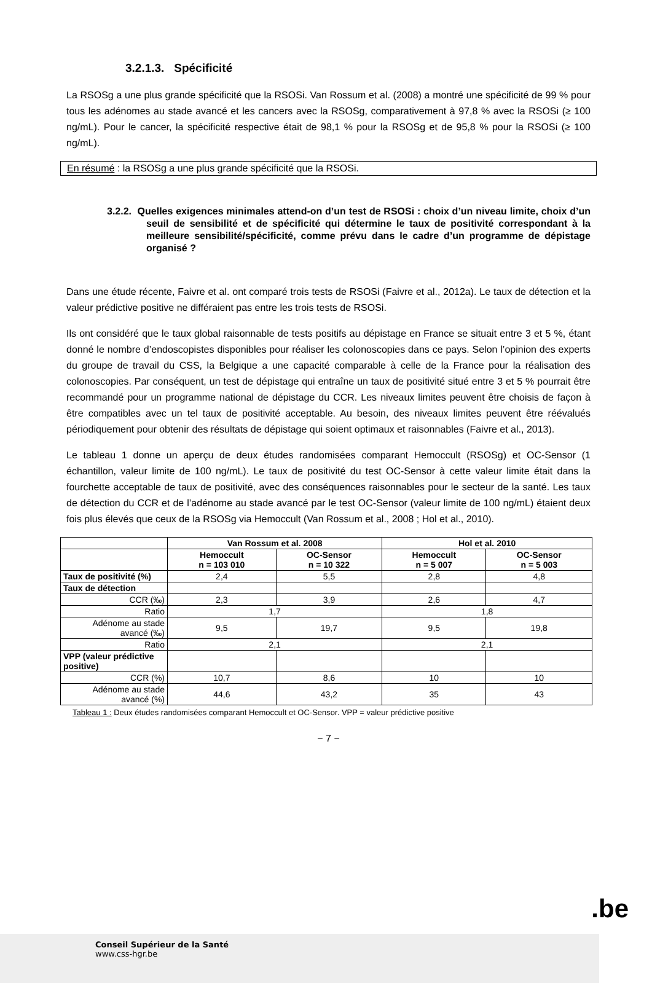3.2.1.3. Spécificité
La RSOSg a une plus grande spécificité que la RSOSi. Van Rossum et al. (2008) a montré une spécificité de 99 % pour tous les adénomes au stade avancé et les cancers avec la RSOSg, comparativement à 97,8 % avec la RSOSi (≥ 100 ng/mL). Pour le cancer, la spécificité respective était de 98,1 % pour la RSOSg et de 95,8 % pour la RSOSi (≥ 100 ng/mL).
En résumé : la RSOSg a une plus grande spécificité que la RSOSi.
3.2.2. Quelles exigences minimales attend-on d’un test de RSOSi : choix d’un niveau limite, choix d’un seuil de sensibilité et de spécificité qui détermine le taux de positivité correspondant à la meilleure sensibilité/spécificité, comme prévu dans le cadre d’un programme de dépistage organisé ?
Dans une étude récente, Faivre et al. ont comparé trois tests de RSOSi (Faivre et al., 2012a). Le taux de détection et la valeur prédictive positive ne différaient pas entre les trois tests de RSOSi.
Ils ont considéré que le taux global raisonnable de tests positifs au dépistage en France se situait entre 3 et 5 %, étant donné le nombre d’endoscopistes disponibles pour réaliser les colonoscopies dans ce pays. Selon l’opinion des experts du groupe de travail du CSS, la Belgique a une capacité comparable à celle de la France pour la réalisation des colonoscopies. Par conséquent, un test de dépistage qui entraîne un taux de positivité situé entre 3 et 5 % pourrait être recommandé pour un programme national de dépistage du CCR. Les niveaux limites peuvent être choisis de façon à être compatibles avec un tel taux de positivité acceptable. Au besoin, des niveaux limites peuvent être réévalués périodiquement pour obtenir des résultats de dépistage qui soient optimaux et raisonnables (Faivre et al., 2013).
Le tableau 1 donne un aperçu de deux études randomisées comparant Hemoccult (RSOSg) et OC-Sensor (1 échantillon, valeur limite de 100 ng/mL). Le taux de positivité du test OC-Sensor à cette valeur limite était dans la fourchette acceptable de taux de positivité, avec des conséquences raisonnables pour le secteur de la santé. Les taux de détection du CCR et de l’adénome au stade avancé par le test OC-Sensor (valeur limite de 100 ng/mL) étaient deux fois plus élevés que ceux de la RSOSg via Hemoccult (Van Rossum et al., 2008 ; Hol et al., 2010).
| | Van Rossum et al. 2008 | | Hol et al. 2010 | |
| --- | --- | --- | --- | --- |
| | Hemoccult n = 103 010 | OC-Sensor n = 10 322 | Hemoccult n = 5 007 | OC-Sensor n = 5 003 |
| Taux de positivité (%) | 2,4 | 5,5 | 2,8 | 4,8 |
| Taux de détection | | | | |
| CCR (‰) | 2,3 | 3,9 | 2,6 | 4,7 |
| Ratio | 1,7 | | 1,8 | |
| Adénome au stade avancé (‰) | 9,5 | 19,7 | 9,5 | 19,8 |
| Ratio | 2,1 | | 2,1 | |
| VPP (valeur prédictive positive) | | | | |
| CCR (%) | 10,7 | 8,6 | 10 | 10 |
| Adénome au stade avancé (%) | 44,6 | 43,2 | 35 | 43 |
Tableau 1 : Deux études randomisées comparant Hemoccult et OC-Sensor. VPP = valeur prédictive positive
− 7 −
.be
Conseil Supérieur de la Santé
www.css-hgr.be